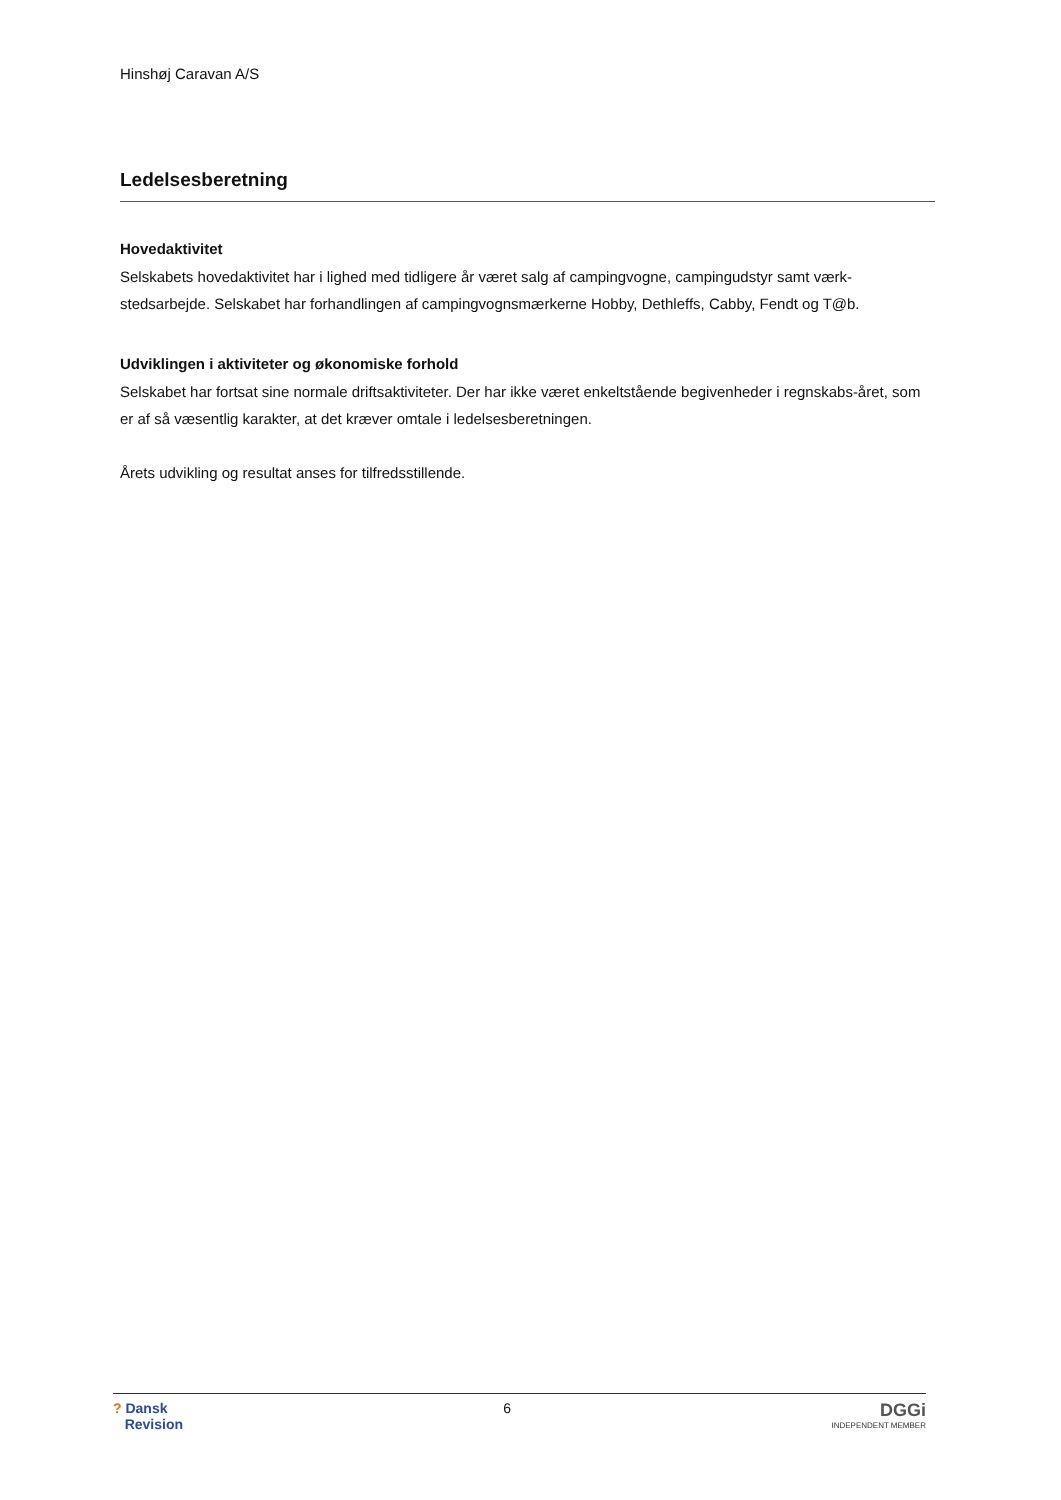Hinshøj Caravan A/S
Ledelsesberetning
Hovedaktivitet
Selskabets hovedaktivitet har i lighed med tidligere år været salg af campingvogne, campingudstyr samt værk-stedsarbejde. Selskabet har forhandlingen af campingvognsmærkerne Hobby, Dethleffs, Cabby, Fendt og T@b.
Udviklingen i aktiviteter og økonomiske forhold
Selskabet har fortsat sine normale driftsaktiviteter. Der har ikke været enkeltstående begivenheder i regnskabs-året, som er af så væsentlig karakter, at det kræver omtale i ledelsesberetningen.
Årets udvikling og resultat anses for tilfredsstillende.
? Dansk
Revision
6
DGGi
INDEPENDENT MEMBER